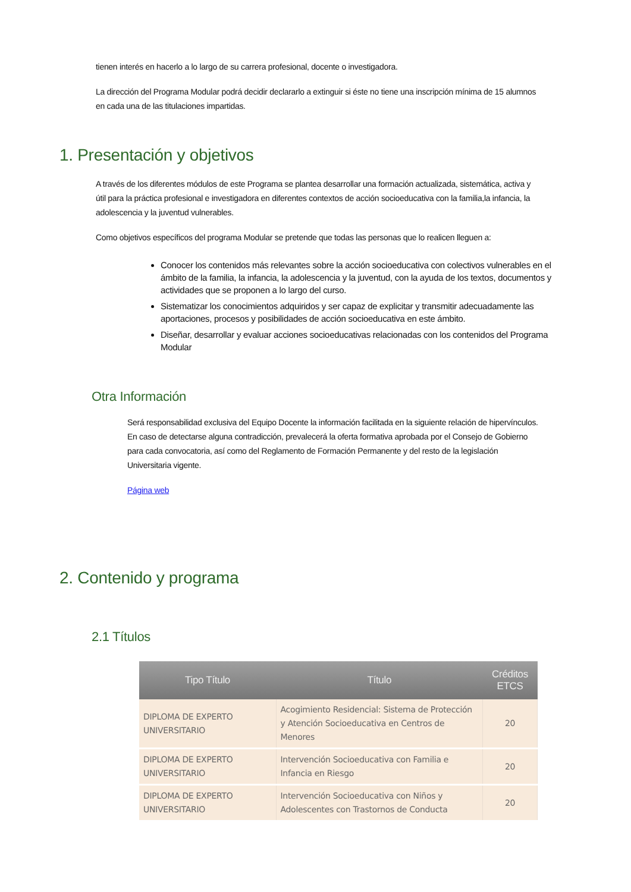tienen interés en hacerlo a lo largo de su carrera profesional, docente o investigadora.
La dirección del Programa Modular podrá decidir declararlo a extinguir si éste no tiene una inscripción mínima de 15 alumnos en cada una de las titulaciones impartidas.
1. Presentación y objetivos
A través de los diferentes módulos de este Programa se plantea desarrollar una formación actualizada, sistemática, activa y útil para la práctica profesional e investigadora en diferentes contextos de acción socioeducativa con la familia,la infancia, la adolescencia y la juventud vulnerables.
Como objetivos específicos del programa Modular se pretende que todas las personas que lo realicen lleguen a:
Conocer los contenidos más relevantes sobre la acción socioeducativa con colectivos vulnerables en el ámbito de la familia, la infancia, la adolescencia y la juventud, con la ayuda de los textos, documentos y actividades que se proponen a lo largo del curso.
Sistematizar los conocimientos adquiridos y ser capaz de explicitar y transmitir adecuadamente las aportaciones, procesos y posibilidades de acción socioeducativa en este ámbito.
Diseñar, desarrollar y evaluar acciones socioeducativas relacionadas con los contenidos del Programa Modular
Otra Información
Será responsabilidad exclusiva del Equipo Docente la información facilitada en la siguiente relación de hipervínculos. En caso de detectarse alguna contradicción, prevalecerá la oferta formativa aprobada por el Consejo de Gobierno para cada convocatoria, así como del Reglamento de Formación Permanente y del resto de la legislación Universitaria vigente.
Página web
2. Contenido y programa
2.1 Títulos
| Tipo Título | Título | Créditos ETCS |
| --- | --- | --- |
| DIPLOMA DE EXPERTO UNIVERSITARIO | Acogimiento Residencial: Sistema de Protección y Atención Socioeducativa en Centros de Menores | 20 |
| DIPLOMA DE EXPERTO UNIVERSITARIO | Intervención Socioeducativa con Familia e Infancia en Riesgo | 20 |
| DIPLOMA DE EXPERTO UNIVERSITARIO | Intervención Socioeducativa con Niños y Adolescentes con Trastornos de Conducta | 20 |